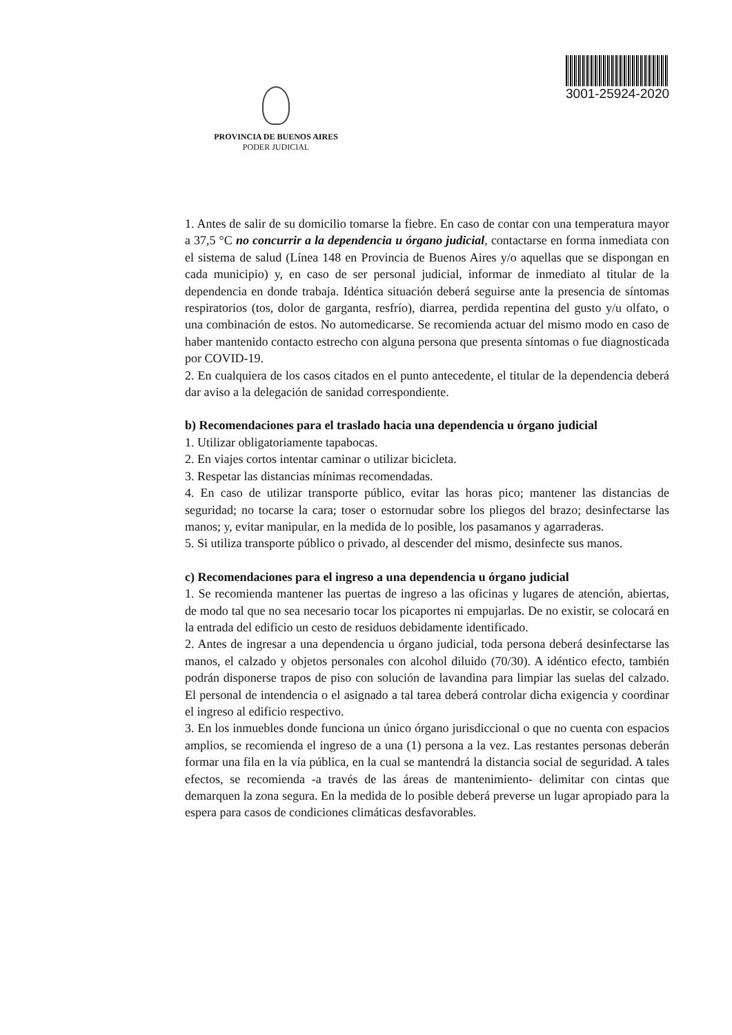3001-25924-2020
PROVINCIA DE BUENOS AIRES
PODER JUDICIAL
1. Antes de salir de su domicilio tomarse la fiebre. En caso de contar con una temperatura mayor a 37,5 °C no concurrir a la dependencia u órgano judicial, contactarse en forma inmediata con el sistema de salud (Línea 148 en Provincia de Buenos Aires y/o aquellas que se dispongan en cada municipio) y, en caso de ser personal judicial, informar de inmediato al titular de la dependencia en donde trabaja. Idéntica situación deberá seguirse ante la presencia de síntomas respiratorios (tos, dolor de garganta, resfrío), diarrea, perdida repentina del gusto y/u olfato, o una combinación de estos. No automedicarse. Se recomienda actuar del mismo modo en caso de haber mantenido contacto estrecho con alguna persona que presenta síntomas o fue diagnosticada por COVID-19.
2. En cualquiera de los casos citados en el punto antecedente, el titular de la dependencia deberá dar aviso a la delegación de sanidad correspondiente.
b) Recomendaciones para el traslado hacia una dependencia u órgano judicial
1. Utilizar obligatoriamente tapabocas.
2. En viajes cortos intentar caminar o utilizar bicicleta.
3. Respetar las distancias mínimas recomendadas.
4. En caso de utilizar transporte público, evitar las horas pico; mantener las distancias de seguridad; no tocarse la cara; toser o estornudar sobre los pliegos del brazo; desinfectarse las manos; y, evitar manipular, en la medida de lo posible, los pasamanos y agarraderas.
5. Si utiliza transporte público o privado, al descender del mismo, desinfecte sus manos.
c) Recomendaciones para el ingreso a una dependencia u órgano judicial
1. Se recomienda mantener las puertas de ingreso a las oficinas y lugares de atención, abiertas, de modo tal que no sea necesario tocar los picaportes ni empujarlas. De no existir, se colocará en la entrada del edificio un cesto de residuos debidamente identificado.
2. Antes de ingresar a una dependencia u órgano judicial, toda persona deberá desinfectarse las manos, el calzado y objetos personales con alcohol diluido (70/30). A idéntico efecto, también podrán disponerse trapos de piso con solución de lavandina para limpiar las suelas del calzado. El personal de intendencia o el asignado a tal tarea deberá controlar dicha exigencia y coordinar el ingreso al edificio respectivo.
3. En los inmuebles donde funciona un único órgano jurisdiccional o que no cuenta con espacios amplios, se recomienda el ingreso de a una (1) persona a la vez. Las restantes personas deberán formar una fila en la vía pública, en la cual se mantendrá la distancia social de seguridad. A tales efectos, se recomienda -a través de las áreas de mantenimiento- delimitar con cintas que demarquen la zona segura. En la medida de lo posible deberá preverse un lugar apropiado para la espera para casos de condiciones climáticas desfavorables.